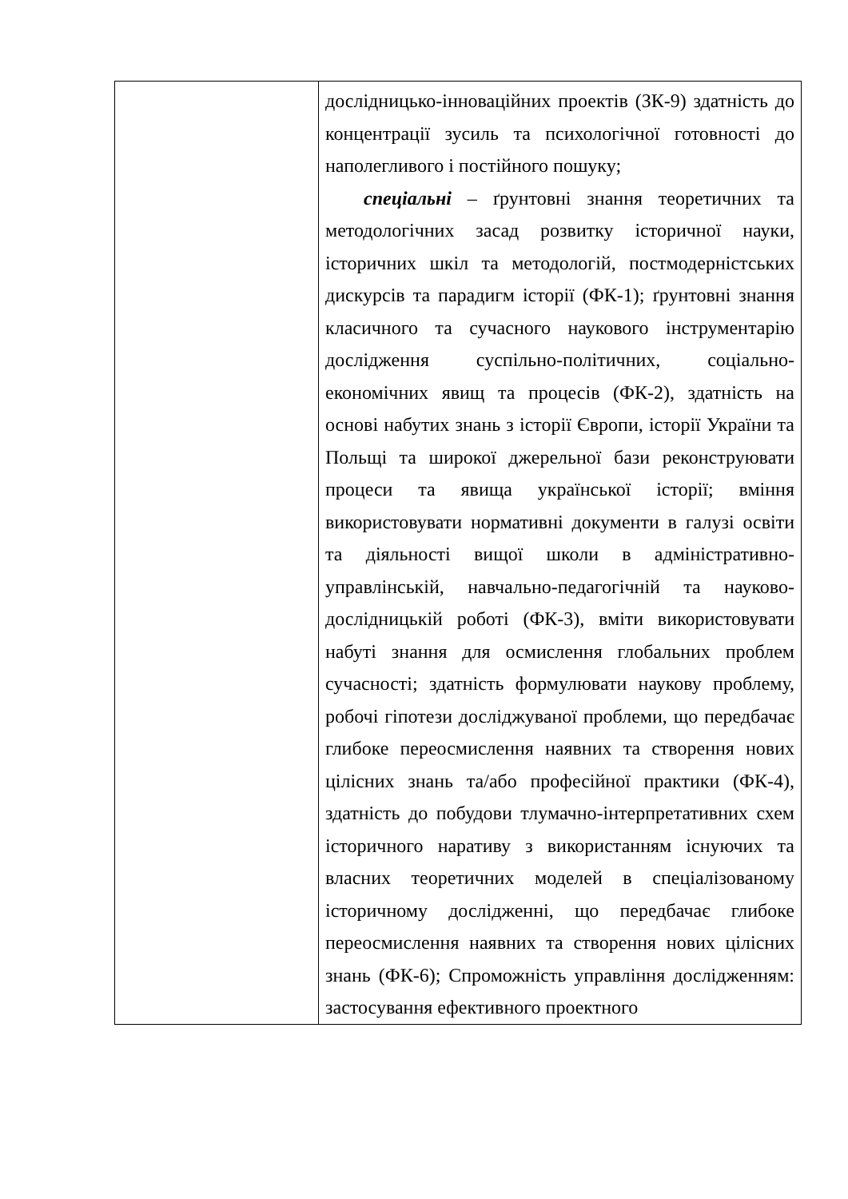| | дослідницько-інноваційних проектів (ЗК-9) здатність до концентрації зусиль та психологічної готовності до наполегливого і постійного пошуку; спеціальні – ґрунтовні знання теоретичних та методологічних засад розвитку історичної науки, історичних шкіл та методологій, постмодерністських дискурсів та парадигм історії (ФК-1); ґрунтовні знання класичного та сучасного наукового інструментарію дослідження суспільно-політичних, соціально-економічних явищ та процесів (ФК-2), здатність на основі набутих знань з історії Європи, історії України та Польщі та широкої джерельної бази реконструювати процеси та явища української історії; вміння використовувати нормативні документи в галузі освіти та діяльності вищої школи в адміністративно-управлінській, навчально-педагогічній та науково-дослідницькій роботі (ФК-3), вміти використовувати набуті знання для осмислення глобальних проблем сучасності; здатність формулювати наукову проблему, робочі гіпотези досліджуваної проблеми, що передбачає глибоке переосмислення наявних та створення нових цілісних знань та/або професійної практики (ФК-4), здатність до побудови тлумачно-інтерпретативних схем історичного наративу з використанням існуючих та власних теоретичних моделей в спеціалізованому історичному дослідженні, що передбачає глибоке переосмислення наявних та створення нових цілісних знань (ФК-6); Спроможність управління дослідженням: застосування ефективного проектного |